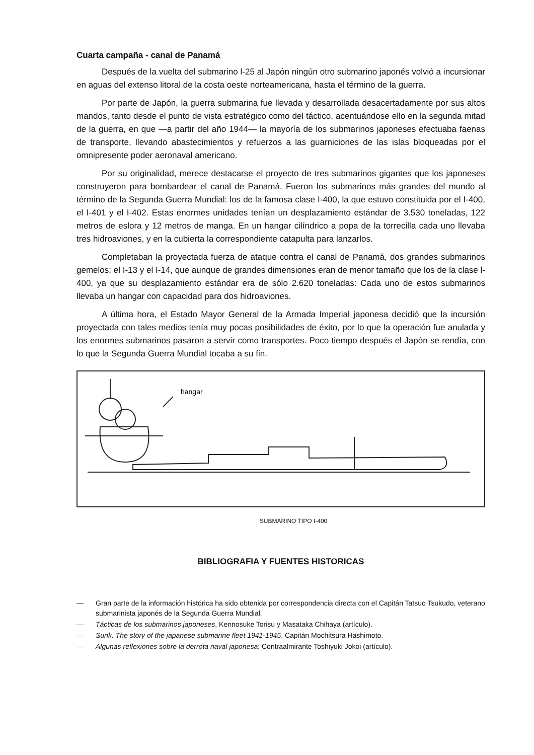Cuarta campaña - canal de Panamá
Después de la vuelta del submarino l-25 al Japón ningún otro submarino japonés volvió a incursionar en aguas del extenso litoral de la costa oeste norteamericana, hasta el término de la guerra.
Por parte de Japón, la guerra submarina fue llevada y desarrollada desacertadamente por sus altos mandos, tanto desde el punto de vista estratégico como del táctico, acentuándose ello en la segunda mitad de la guerra, en que —a partir del año 1944— la mayoría de los submarinos japoneses efectuaba faenas de transporte, llevando abastecimientos y refuerzos a las guarniciones de las islas bloqueadas por el omnipresente poder aeronaval americano.
Por su originalidad, merece destacarse el proyecto de tres submarinos gigantes que los japoneses construyeron para bombardear el canal de Panamá. Fueron los submarinos más grandes del mundo al término de la Segunda Guerra Mundial: los de la famosa clase I-400, la que estuvo constituida por el I-400, el I-401 y el I-402. Estas enormes unidades tenían un desplazamiento estándar de 3.530 toneladas, 122 metros de eslora y 12 metros de manga. En un hangar cilíndrico a popa de la torrecilla cada uno llevaba tres hidroaviones, y en la cubierta la correspondiente catapulta para lanzarlos.
Completaban la proyectada fuerza de ataque contra el canal de Panamá, dos grandes submarinos gemelos; el I-13 y el I-14, que aunque de grandes dimensiones eran de menor tamaño que los de la clase l-400, ya que su desplazamiento estándar era de sólo 2.620 toneladas: Cada uno de estos submarinos llevaba un hangar con capacidad para dos hidroaviones.
A última hora, el Estado Mayor General de la Armada Imperial japonesa decidió que la incursión proyectada con tales medios tenía muy pocas posibilidades de éxito, por lo que la operación fue anulada y los enormes submarinos pasaron a servir como transportes. Poco tiempo después el Japón se rendía, con lo que la Segunda Guerra Mundial tocaba a su fin.
hangar
SUBMARINO TIPO I-400
BIBLIOGRAFIA Y FUENTES HISTORICAS
— Gran parte de la información histórica ha sido obtenida por correspondencia directa con el Capitán Tatsuo Tsukudo, veterano submarinista japonés de la Segunda Guerra Mundial.
— Tácticas de los submarinos japoneses, Kennosuke Torisu y Masataka Chihaya (artículo).
— Sunk. The story of the japanese submarine fleet 1941-1945, Capitán Mochitsura Hashimoto.
— Algunas reflexiones sobre la derrota naval japonesa; Contraalmirante Toshiyuki Jokoi (artículo).